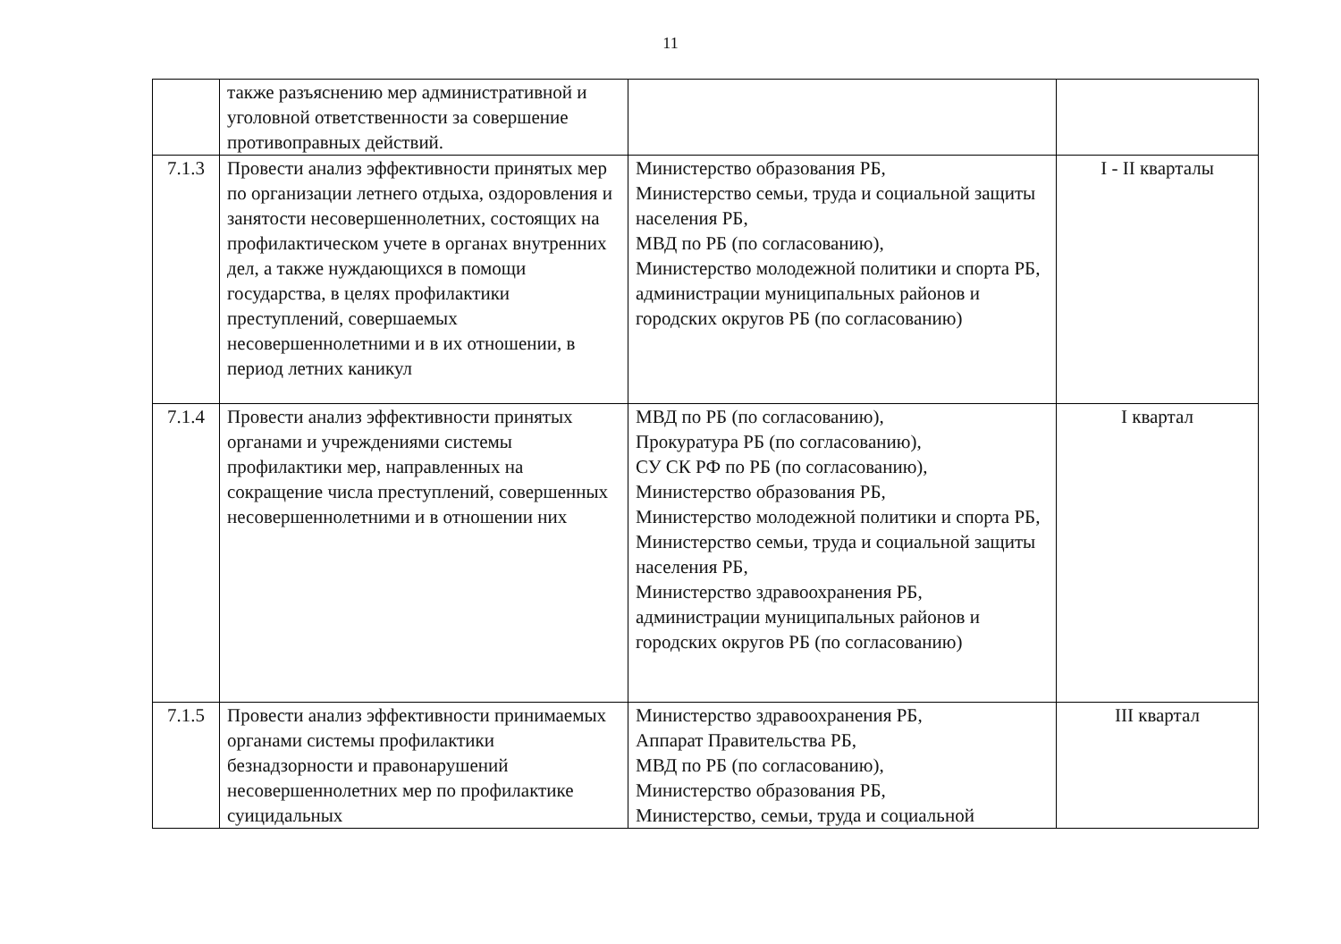11
| | также разъяснению мер административной и уголовной ответственности за совершение противоправных действий. | | |
| 7.1.3 | Провести анализ эффективности принятых мер по организации летнего отдыха, оздоровления и занятости несовершеннолетних, состоящих на профилактическом учете в органах внутренних дел, а также нуждающихся в помощи государства, в целях профилактики преступлений, совершаемых несовершеннолетними и в их отношении, в период летних каникул | Министерство образования РБ, Министерство семьи, труда и социальной защиты населения РБ, МВД по РБ (по согласованию), Министерство молодежной политики и спорта РБ, администрации муниципальных районов и городских округов РБ (по согласованию) | I - II кварталы |
| 7.1.4 | Провести анализ эффективности принятых органами и учреждениями системы профилактики мер, направленных на сокращение числа преступлений, совершенных несовершеннолетними и в отношении них | МВД по РБ (по согласованию), Прокуратура РБ (по согласованию), СУ СК РФ по РБ (по согласованию), Министерство образования РБ, Министерство молодежной политики и спорта РБ, Министерство семьи, труда и социальной защиты населения РБ, Министерство здравоохранения РБ, администрации муниципальных районов и городских округов РБ (по согласованию) | I квартал |
| 7.1.5 | Провести анализ эффективности принимаемых органами системы профилактики безнадзорности и правонарушений несовершеннолетних мер по профилактике суицидальных | Министерство здравоохранения РБ, Аппарат Правительства РБ, МВД по РБ (по согласованию), Министерство образования РБ, Министерство, семьи, труда и социальной | III квартал |